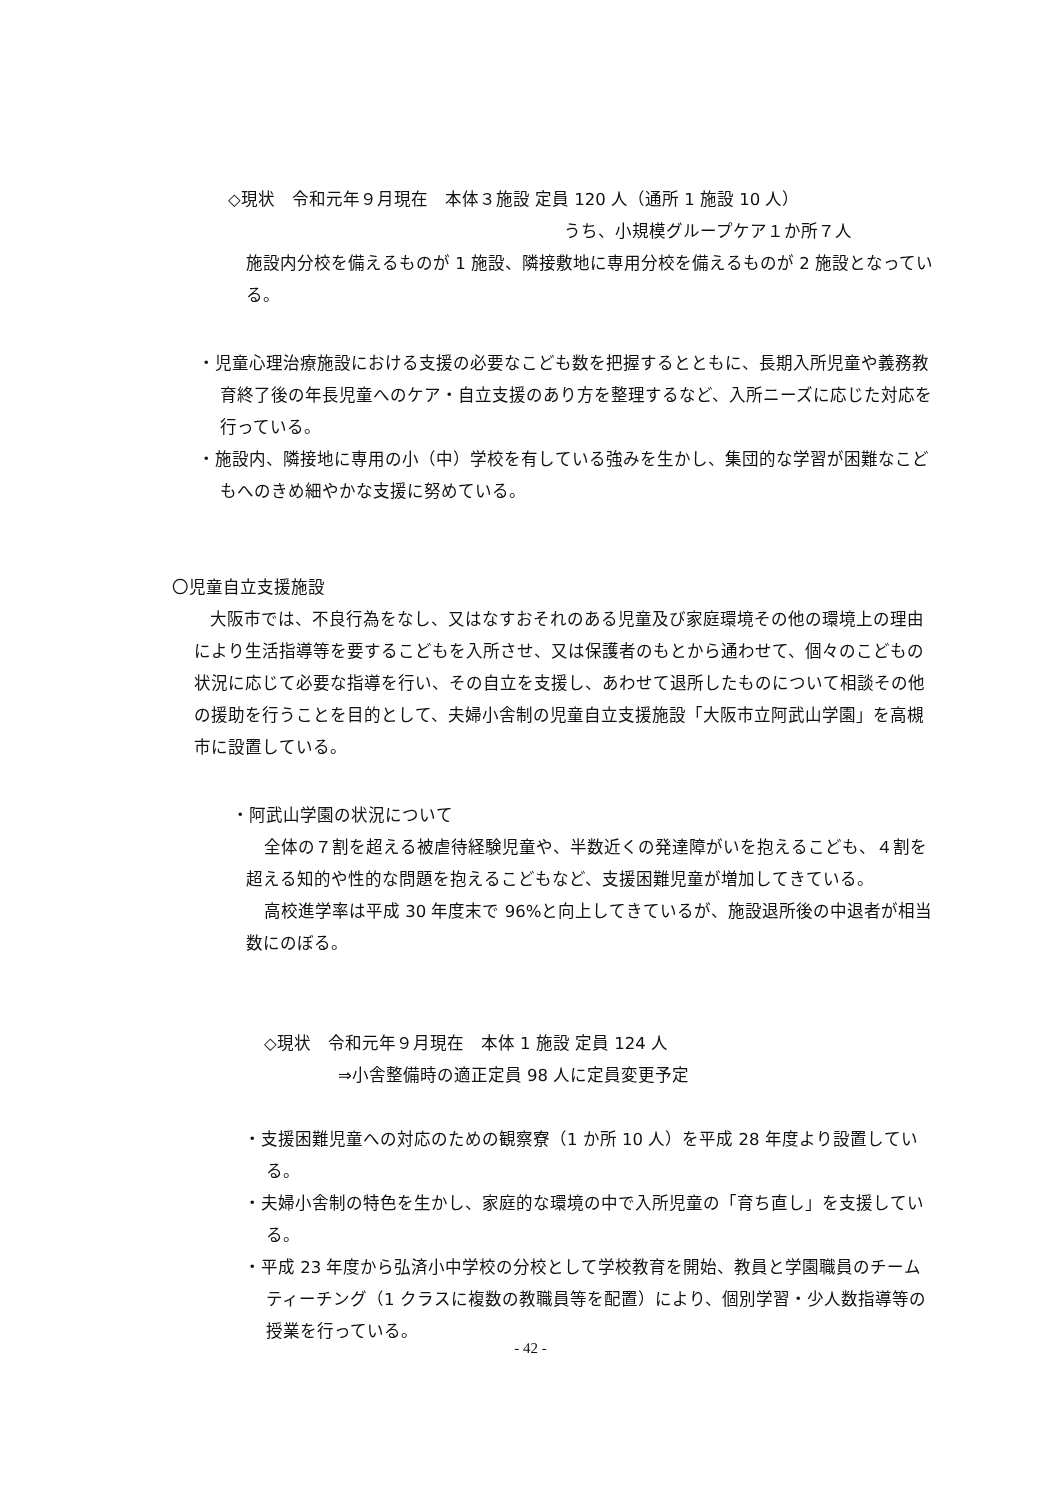◇現状　令和元年９月現在　本体３施設 定員 120 人（通所 1 施設 10 人）
うち、小規模グループケア１か所７人
施設内分校を備えるものが 1 施設、隣接敷地に専用分校を備えるものが 2 施設となっている。
・児童心理治療施設における支援の必要なこども数を把握するとともに、長期入所児童や義務教育終了後の年長児童へのケア・自立支援のあり方を整理するなど、入所ニーズに応じた対応を行っている。
・施設内、隣接地に専用の小（中）学校を有している強みを生かし、集団的な学習が困難なこどもへのきめ細やかな支援に努めている。
〇児童自立支援施設
大阪市では、不良行為をなし、又はなすおそれのある児童及び家庭環境その他の環境上の理由により生活指導等を要するこどもを入所させ、又は保護者のもとから通わせて、個々のこどもの状況に応じて必要な指導を行い、その自立を支援し、あわせて退所したものについて相談その他の援助を行うことを目的として、夫婦小舎制の児童自立支援施設「大阪市立阿武山学園」を高槻市に設置している。
・阿武山学園の状況について
全体の７割を超える被虐待経験児童や、半数近くの発達障がいを抱えるこども、４割を超える知的や性的な問題を抱えるこどもなど、支援困難児童が増加してきている。
高校進学率は平成 30 年度末で 96%と向上してきているが、施設退所後の中退者が相当数にのぼる。
◇現状　令和元年９月現在　本体 1 施設 定員 124 人
⇒小舎整備時の適正定員 98 人に定員変更予定
・支援困難児童への対応のための観察寮（1 か所 10 人）を平成 28 年度より設置している。
・夫婦小舎制の特色を生かし、家庭的な環境の中で入所児童の「育ち直し」を支援している。
・平成 23 年度から弘済小中学校の分校として学校教育を開始、教員と学園職員のチームティーチング（1 クラスに複数の教職員等を配置）により、個別学習・少人数指導等の授業を行っている。
- 42 -